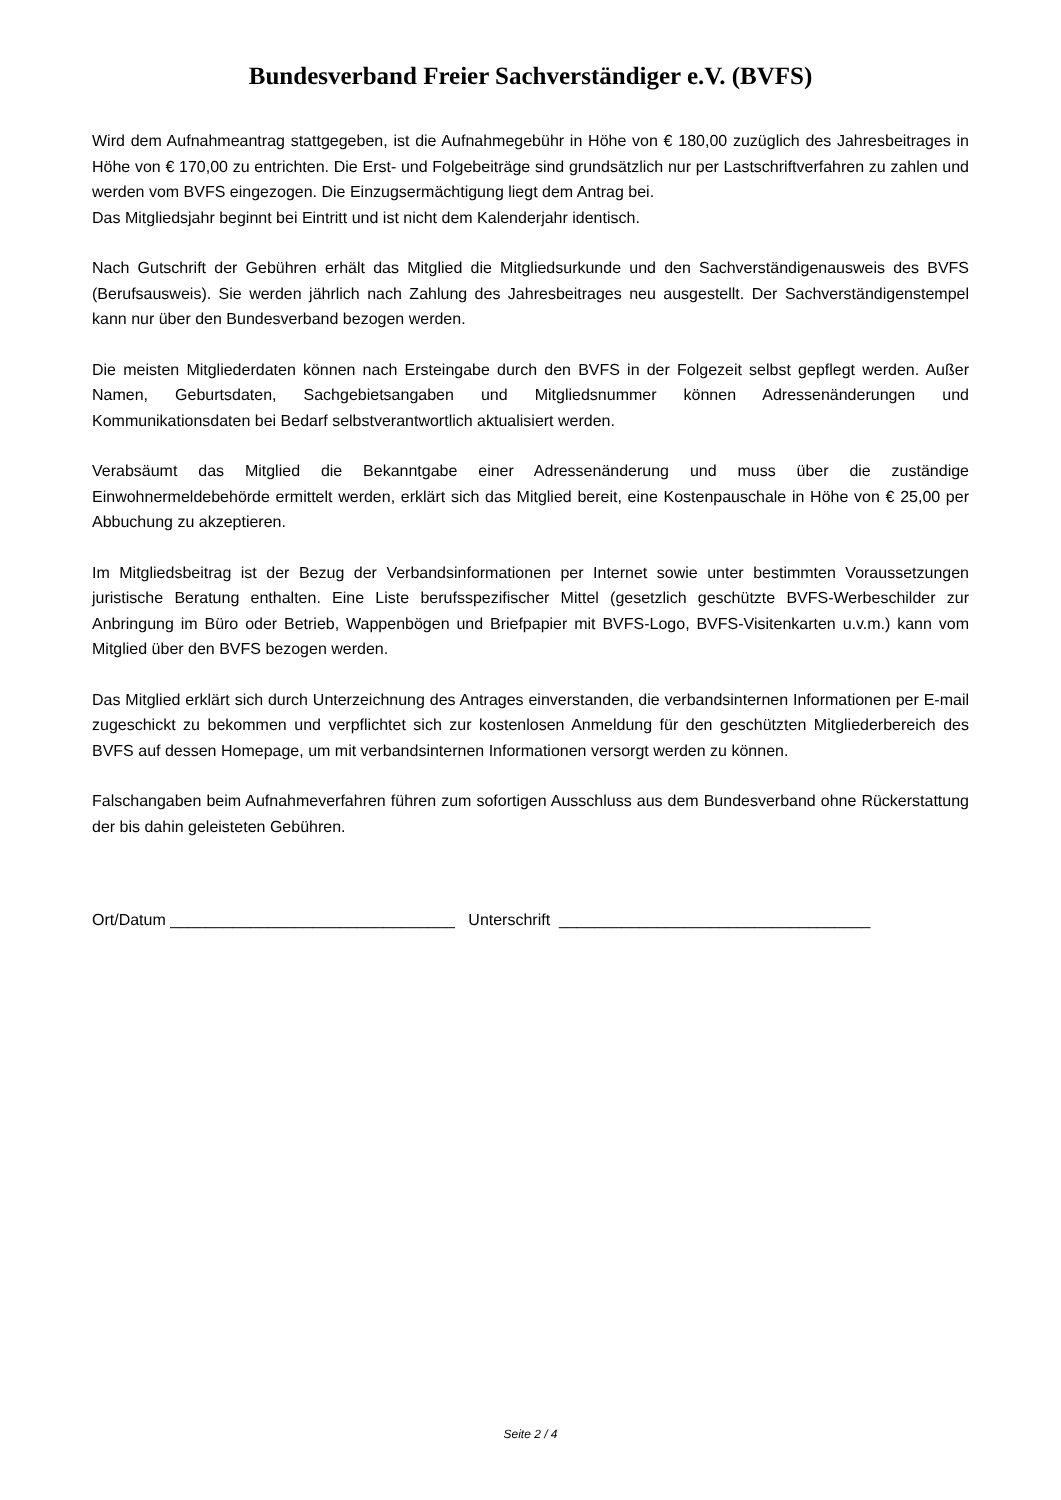Bundesverband Freier Sachverständiger e.V. (BVFS)
Wird dem Aufnahmeantrag stattgegeben, ist die Aufnahmegebühr in Höhe von € 180,00 zuzüglich des Jahresbeitrages in Höhe von € 170,00 zu entrichten. Die Erst- und Folgebeiträge sind grundsätzlich nur per Lastschriftverfahren zu zahlen und werden vom BVFS eingezogen. Die Einzugsermächtigung liegt dem Antrag bei.
Das Mitgliedsjahr beginnt bei Eintritt und ist nicht dem Kalenderjahr identisch.
Nach Gutschrift der Gebühren erhält das Mitglied die Mitgliedsurkunde und den Sachverständigenausweis des BVFS (Berufsausweis). Sie werden jährlich nach Zahlung des Jahresbeitrages neu ausgestellt. Der Sachverständigenstempel kann nur über den Bundesverband bezogen werden.
Die meisten Mitgliederdaten können nach Ersteingabe durch den BVFS in der Folgezeit selbst gepflegt werden. Außer Namen, Geburtsdaten, Sachgebietsangaben und Mitgliedsnummer können Adressenänderungen und Kommunikationsdaten bei Bedarf selbstverantwortlich aktualisiert werden.
Verabsäumt das Mitglied die Bekanntgabe einer Adressenänderung und muss über die zuständige Einwohnermeldebehörde ermittelt werden, erklärt sich das Mitglied bereit, eine Kostenpauschale in Höhe von € 25,00 per Abbuchung zu akzeptieren.
Im Mitgliedsbeitrag ist der Bezug der Verbandsinformationen per Internet sowie unter bestimmten Voraussetzungen juristische Beratung enthalten. Eine Liste berufsspezifischer Mittel (gesetzlich geschützte BVFS-Werbeschilder zur Anbringung im Büro oder Betrieb, Wappenbögen und Briefpapier mit BVFS-Logo, BVFS-Visitenkarten u.v.m.) kann vom Mitglied über den BVFS bezogen werden.
Das Mitglied erklärt sich durch Unterzeichnung des Antrages einverstanden, die verbandsinternen Informationen per E-mail zugeschickt zu bekommen und verpflichtet sich zur kostenlosen Anmeldung für den geschützten Mitgliederbereich des BVFS auf dessen Homepage, um mit verbandsinternen Informationen versorgt werden zu können.
Falschangaben beim Aufnahmeverfahren führen zum sofortigen Ausschluss aus dem Bundesverband ohne Rückerstattung der bis dahin geleisteten Gebühren.
Ort/Datum ________________________________ Unterschrift ___________________________________
Seite 2 / 4